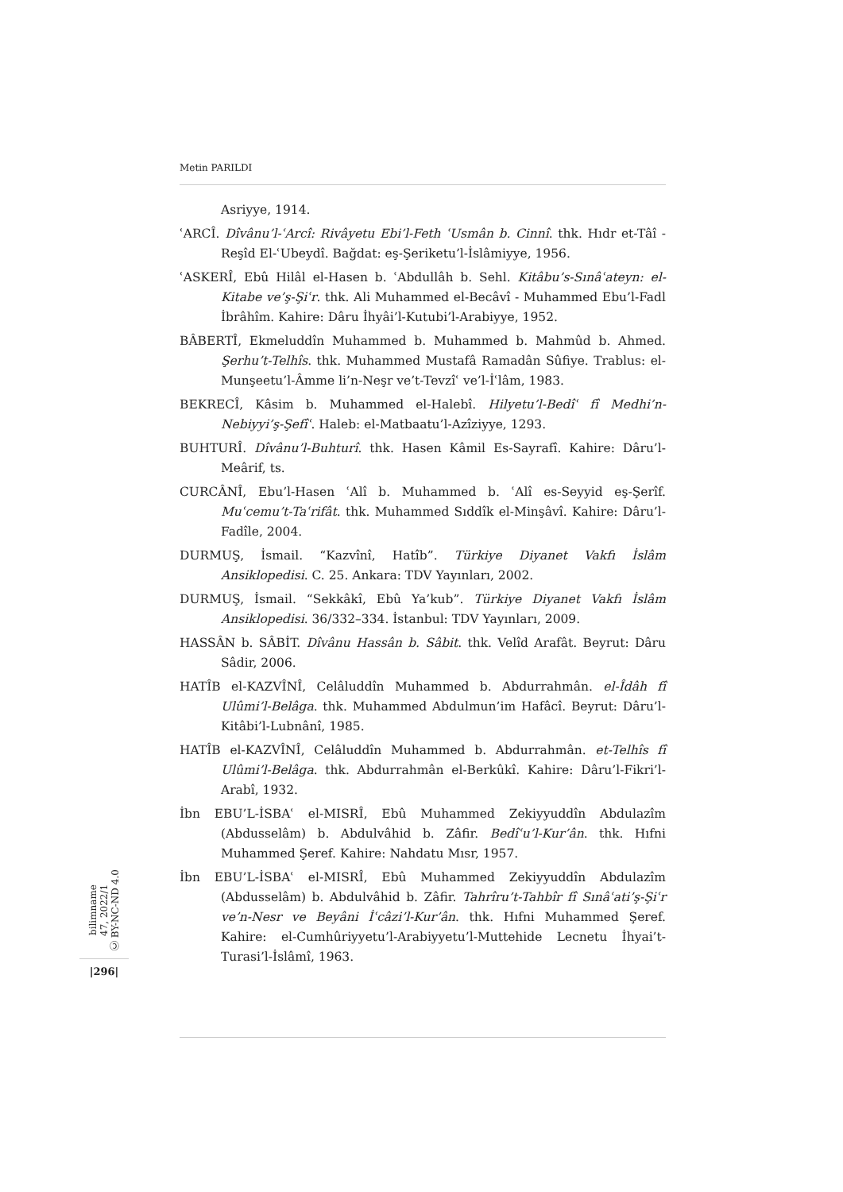Metin PARILDI
Asriyye, 1914.
ʿARCÎ. Dîvânu’l-ʿArcî: Rivâyetu Ebi’l-Feth ʿUsmân b. Cinnî. thk. Hıdr et-Tâî - Reşîd El-ʿUbeydî. Bağdat: eş-Şeriketu’l-İslâmiyye, 1956.
ʿASKERÎ, Ebû Hilâl el-Hasen b. ʿAbdullâh b. Sehl. Kitâbu’s-Sınâʿateyn: el-Kitabe ve’ş-Şiʿr. thk. Ali Muhammed el-Becâvî - Muhammed Ebu’l-Fadl İbrâhîm. Kahire: Dâru İhyâi’l-Kutubi’l-Arabiyye, 1952.
BÂBERTÎ, Ekmeluddîn Muhammed b. Muhammed b. Mahmûd b. Ahmed. Şerhu’t-Telhîs. thk. Muhammed Mustafâ Ramadân Sûfiye. Trablus: el-Munşeetu’l-Âmme li’n-Neşr ve’t-Tevzîʿ ve’l-İʿlâm, 1983.
BEKRECÎ, Kâsim b. Muhammed el-Halebî. Hilyetu’l-Bedîʿ fî Medhi’n-Nebiyyi’ş-Şefîʿ. Haleb: el-Matbaatu’l-Azîziyye, 1293.
BUHTURÎ. Dîvânu’l-Buhturî. thk. Hasen Kâmil Es-Sayrafî. Kahire: Dâru’l-Meârif, ts.
CURCÂNÎ, Ebu’l-Hasen ʿAlî b. Muhammed b. ʿAlî es-Seyyid eş-Şerîf. Muʿcemu’t-Taʿrifât. thk. Muhammed Sıddîk el-Minşâvî. Kahire: Dâru’l-Fadîle, 2004.
DURMUŞ, İsmail. “Kazvînî, Hatîb”. Türkiye Diyanet Vakfı İslâm Ansiklopedisi. C. 25. Ankara: TDV Yayınları, 2002.
DURMUŞ, İsmail. “Sekkâkî, Ebû Ya’kub”. Türkiye Diyanet Vakfı İslâm Ansiklopedisi. 36/332–334. İstanbul: TDV Yayınları, 2009.
HASSÂN b. SÂBİT. Dîvânu Hassân b. Sâbit. thk. Velîd Arafât. Beyrut: Dâru Sâdir, 2006.
HATÎB el-KAZVÎNÎ, Celâluddîn Muhammed b. Abdurrahmân. el-Îdâh fî Ulûmi’l-Belâga. thk. Muhammed Abdulmun’im Hafâcî. Beyrut: Dâru’l-Kitâbi’l-Lubnânî, 1985.
HATÎB el-KAZVÎNÎ, Celâluddîn Muhammed b. Abdurrahmân. et-Telhîs fî Ulûmi’l-Belâga. thk. Abdurrahmân el-Berkûkî. Kahire: Dâru’l-Fikri’l-Arabî, 1932.
İbn EBU’L-İSBAʿ el-MISRÎ, Ebû Muhammed Zekiyyuddîn Abdulazîm (Abdusselâm) b. Abdulvâhid b. Zâfir. Bedîʿu’l-Kur’ân. thk. Hıfni Muhammed Şeref. Kahire: Nahdatu Mısr, 1957.
İbn EBU’L-İSBAʿ el-MISRÎ, Ebû Muhammed Zekiyyuddîn Abdulazîm (Abdusselâm) b. Abdulvâhid b. Zâfir. Tahrîru’t-Tahbîr fî Sınâʿati’ş-Şiʿr ve’n-Nesr ve Beyâni İʿcâzi’l-Kur’ân. thk. Hıfni Muhammed Şeref. Kahire: el-Cumhûriyyetu’l-Arabiyyetu’l-Muttehide Lecnetu İhyai’t-Turasi’l-İslâmî, 1963.
bilimname
47, 2022/1
Ⓒ BY-NC-ND 4.0
|296|